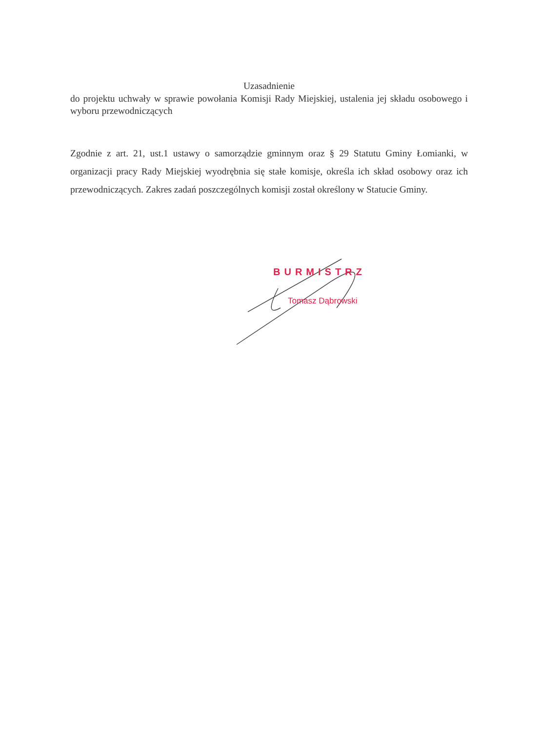Uzasadnienie
do projektu uchwały w sprawie powołania Komisji Rady Miejskiej, ustalenia jej składu osobowego i wyboru przewodniczących
Zgodnie z art. 21, ust.1 ustawy o samorządzie gminnym oraz § 29 Statutu Gminy Łomianki, w organizacji pracy Rady Miejskiej wyodrębnia się stałe komisje, określa ich skład osobowy oraz ich przewodniczących. Zakres zadań poszczególnych komisji został określony w Statucie Gminy.
BURMISTRZ
Tomasz Dąbrowski